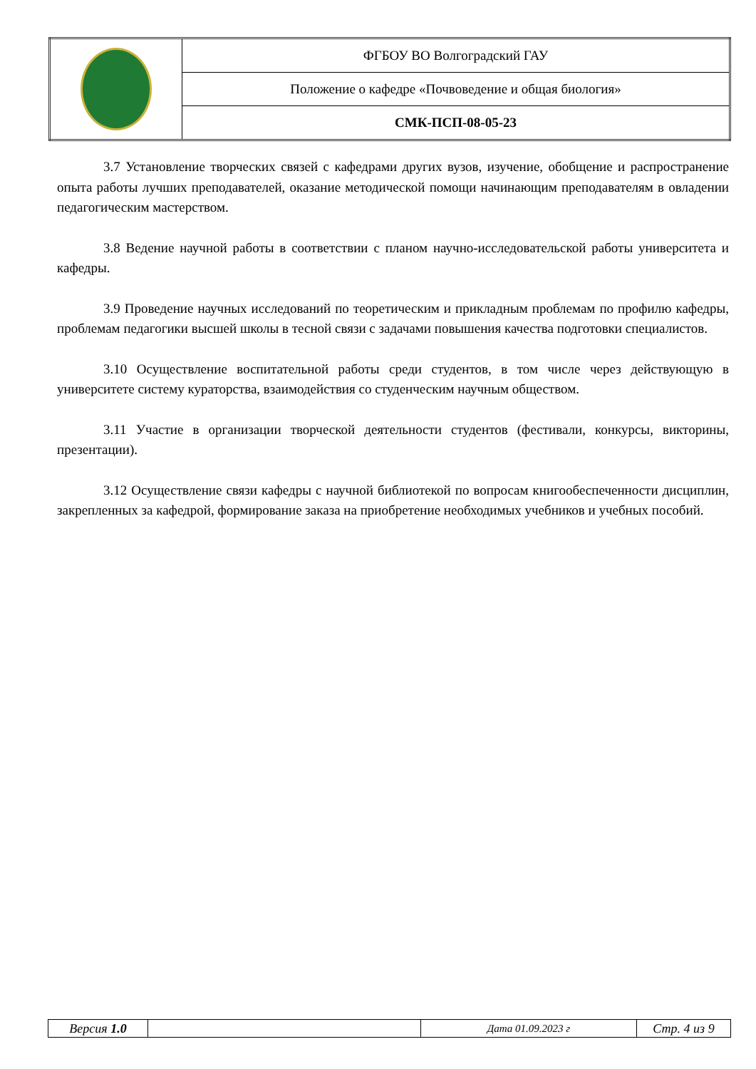| | ФГБОУ ВО Волгоградский ГАУ |
| | Положение о кафедре «Почвоведение и общая биология» |
| | СМК-ПСП-08-05-23 |
3.7 Установление творческих связей с кафедрами других вузов, изучение, обобщение и распространение опыта работы лучших преподавателей, оказание методической помощи начинающим преподавателям в овладении педагогическим мастерством.
3.8 Ведение научной работы в соответствии с планом научно-исследовательской работы университета и кафедры.
3.9 Проведение научных исследований по теоретическим и прикладным проблемам по профилю кафедры, проблемам педагогики высшей школы в тесной связи с задачами повышения качества подготовки специалистов.
3.10 Осуществление воспитательной работы среди студентов, в том числе через действующую в университете систему кураторства, взаимодействия со студенческим научным обществом.
3.11 Участие в организации творческой деятельности студентов (фестивали, конкурсы, викторины, презентации).
3.12 Осуществление связи кафедры с научной библиотекой по вопросам книгообеспеченности дисциплин, закрепленных за кафедрой, формирование заказа на приобретение необходимых учебников и учебных пособий.
| Версия 1.0 | | Дата 01.09.2023 г | Стр. 4 из 9 |